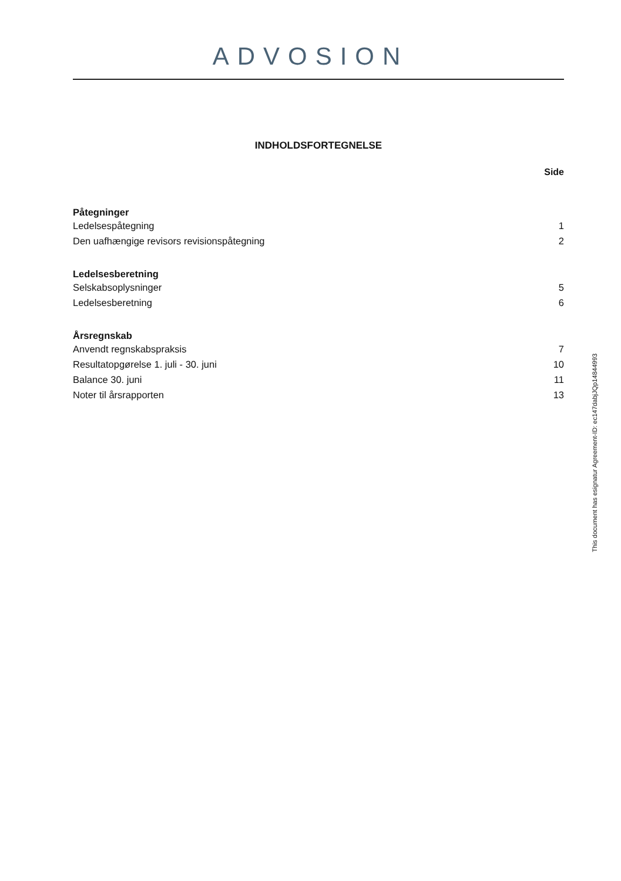ADVOSION
INDHOLDSFORTEGNELSE
Side
| Påtegninger | |
| --- | --- |
| Ledelsespåtegning | 1 |
| Den uafhængige revisors revisionspåtegning | 2 |
| Ledelsesberetning | |
| Selskabsoplysninger | 5 |
| Ledelsesberetning | 6 |
| Årsregnskab | |
| Anvendt regnskabspraksis | 7 |
| Resultatopgørelse 1. juli - 30. juni | 10 |
| Balance 30. juni | 11 |
| Noter til årsrapporten | 13 |
This document has esignatur Agreement-ID: ec147dabjJQp14844993